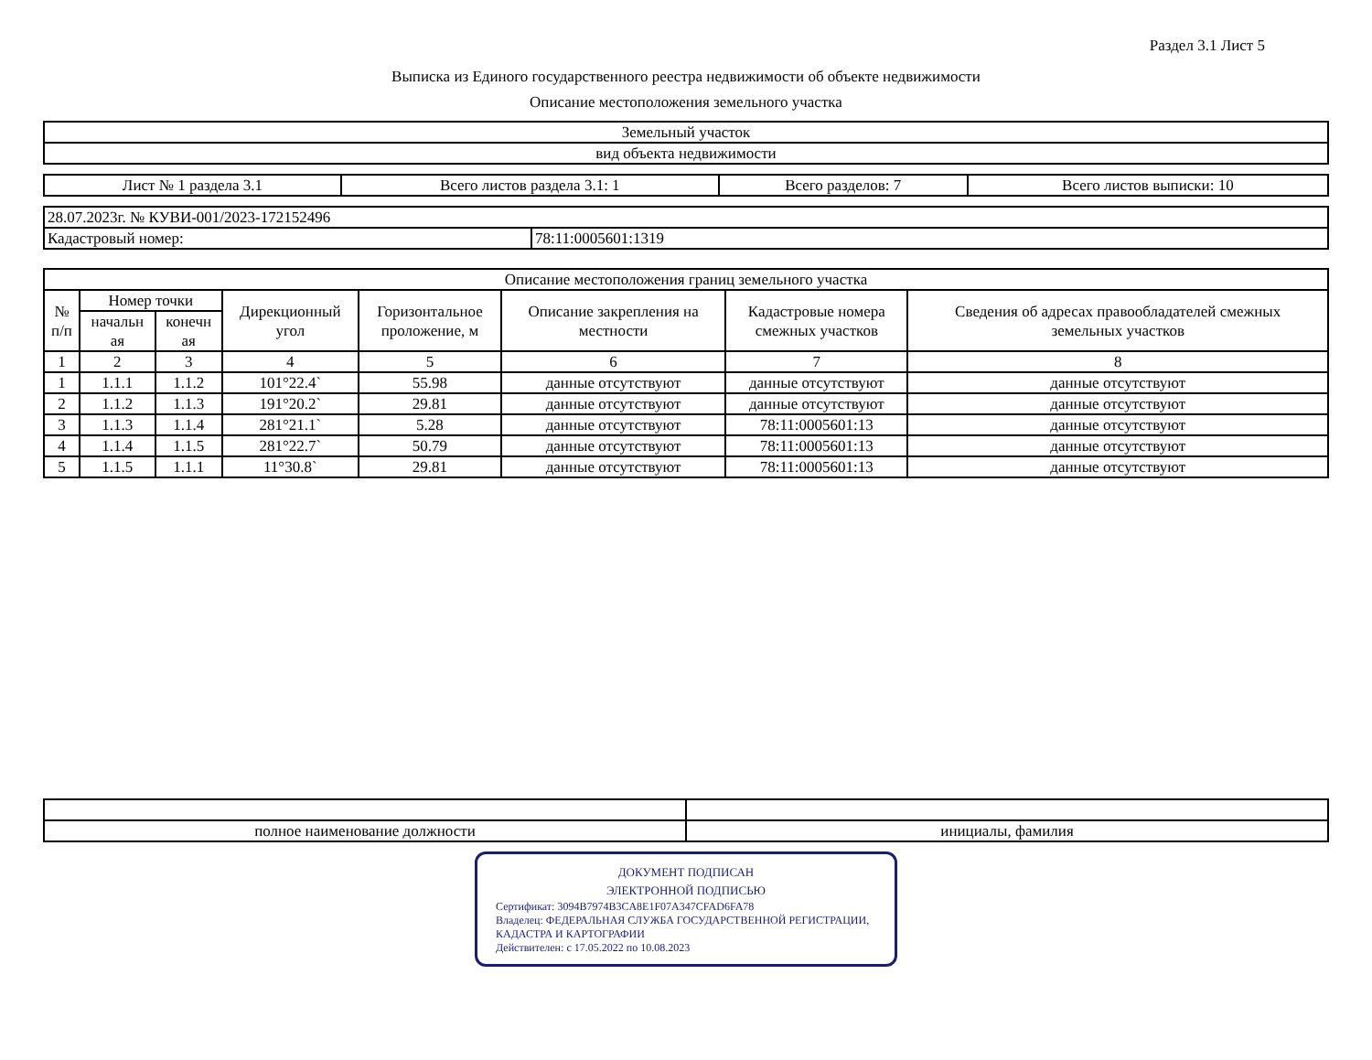Раздел 3.1 Лист 5
Выписка из Единого государственного реестра недвижимости об объекте недвижимости
Описание местоположения земельного участка
| Земельный участок |
| вид объекта недвижимости |
| Лист № 1 раздела 3.1 | Всего листов раздела 3.1: 1 | Всего разделов: 7 | Всего листов выписки: 10 |
| 28.07.2023г. № КУВИ-001/2023-172152496 | |
| Кадастровый номер: | 78:11:0005601:1319 |
| Описание местоположения границ земельного участка | | | | | | | |
| --- | --- | --- | --- | --- | --- | --- | --- |
| № п/п | Номер точки | | Дирекционный угол | Горизонтальное проложение, м | Описание закрепления на местности | Кадастровые номера смежных участков | Сведения об адресах правообладателей смежных земельных участков |
| | начальн ая | конечн ая | | | | | |
| 1 | 2 | 3 | 4 | 5 | 6 | 7 | 8 |
| 1 | 1.1.1 | 1.1.2 | 101°22.4` | 55.98 | данные отсутствуют | данные отсутствуют | данные отсутствуют |
| 2 | 1.1.2 | 1.1.3 | 191°20.2` | 29.81 | данные отсутствуют | данные отсутствуют | данные отсутствуют |
| 3 | 1.1.3 | 1.1.4 | 281°21.1` | 5.28 | данные отсутствуют | 78:11:0005601:13 | данные отсутствуют |
| 4 | 1.1.4 | 1.1.5 | 281°22.7` | 50.79 | данные отсутствуют | 78:11:0005601:13 | данные отсутствуют |
| 5 | 1.1.5 | 1.1.1 | 11°30.8` | 29.81 | данные отсутствуют | 78:11:0005601:13 | данные отсутствуют |
| полное наименование должности | инициалы, фамилия |
ДОКУМЕНТ ПОДПИСАН
ЭЛЕКТРОННОЙ ПОДПИСЬЮ
Сертификат: 3094B7974B3CA8E1F07A347CFAD6FA78
Владелец: ФЕДЕРАЛЬНАЯ СЛУЖБА ГОСУДАРСТВЕННОЙ РЕГИСТРАЦИИ, КАДАСТРА И КАРТОГРАФИИ
Действителен: с 17.05.2022 по 10.08.2023